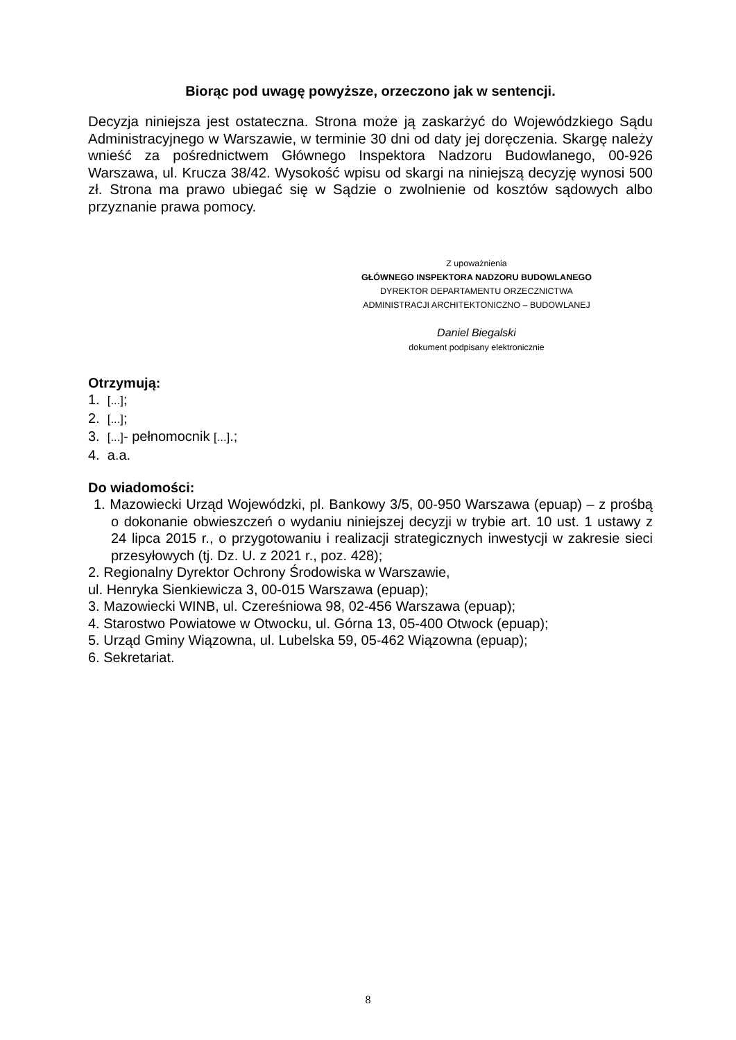Biorąc pod uwagę powyższe, orzeczono jak w sentencji.
Decyzja niniejsza jest ostateczna. Strona może ją zaskarżyć do Wojewódzkiego Sądu Administracyjnego w Warszawie, w terminie 30 dni od daty jej doręczenia. Skargę należy wnieść za pośrednictwem Głównego Inspektora Nadzoru Budowlanego, 00-926 Warszawa, ul. Krucza 38/42. Wysokość wpisu od skargi na niniejszą decyzję wynosi 500 zł. Strona ma prawo ubiegać się w Sądzie o zwolnienie od kosztów sądowych albo przyznanie prawa pomocy.
Z upoważnienia
GŁÓWNEGO INSPEKTORA NADZORU BUDOWLANEGO
DYREKTOR DEPARTAMENTU ORZECZNICTWA
ADMINISTRACJI ARCHITEKTONICZNO – BUDOWLANEJ
Daniel Biegalski
dokument podpisany elektronicznie
Otrzymują:
1. [...];
2. [...];
3. [...]- pełnomocnik [...].;
4. a.a.
Do wiadomości:
1. Mazowiecki Urząd Wojewódzki, pl. Bankowy 3/5, 00-950 Warszawa (epuap) – z prośbą o dokonanie obwieszczeń o wydaniu niniejszej decyzji w trybie art. 10 ust. 1 ustawy z 24 lipca 2015 r., o przygotowaniu i realizacji strategicznych inwestycji w zakresie sieci przesyłowych (tj. Dz. U. z 2021 r., poz. 428);
2. Regionalny Dyrektor Ochrony Środowiska w Warszawie,
ul. Henryka Sienkiewicza 3, 00-015 Warszawa (epuap);
3. Mazowiecki WINB, ul. Czereśniowa 98, 02-456 Warszawa (epuap);
4. Starostwo Powiatowe w Otwocku, ul. Górna 13, 05-400 Otwock (epuap);
5. Urząd Gminy Wiązowna, ul. Lubelska 59, 05-462 Wiązowna (epuap);
6. Sekretariat.
8